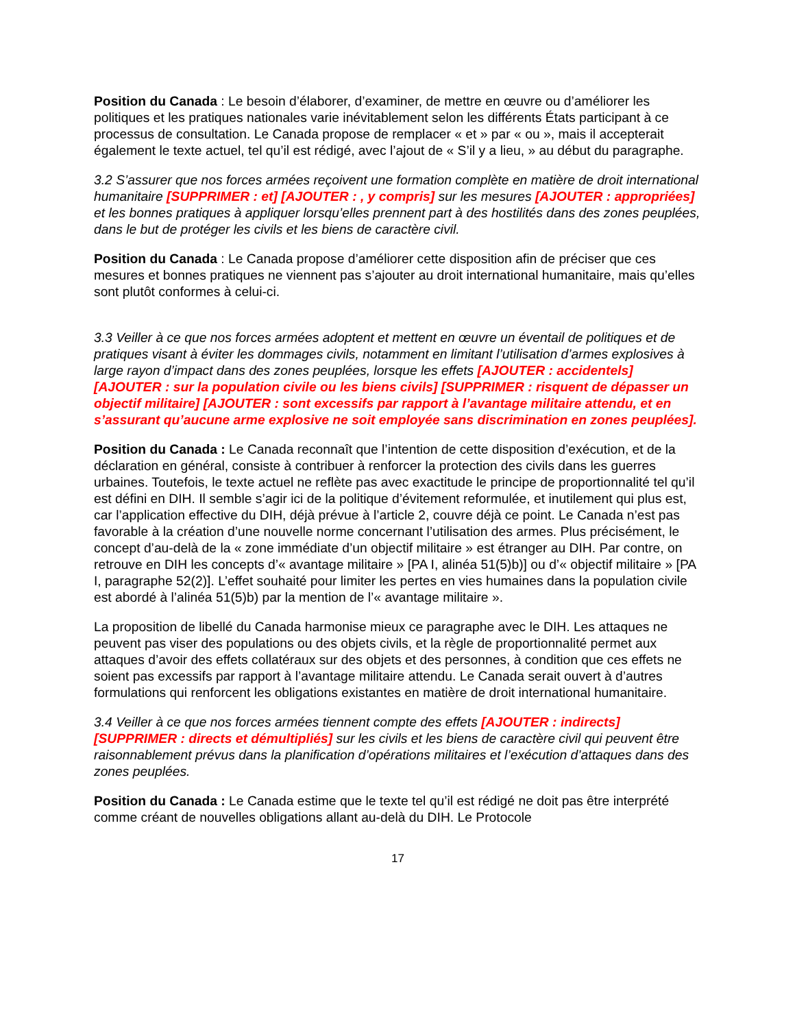Position du Canada : Le besoin d’élaborer, d’examiner, de mettre en œuvre ou d’améliorer les politiques et les pratiques nationales varie inévitablement selon les différents États participant à ce processus de consultation. Le Canada propose de remplacer « et » par « ou », mais il accepterait également le texte actuel, tel qu’il est rédigé, avec l’ajout de « S’il y a lieu, » au début du paragraphe.
3.2 S’assurer que nos forces armées reçoivent une formation complète en matière de droit international humanitaire [SUPPRIMER : et] [AJOUTER : , y compris] sur les mesures [AJOUTER : appropriées] et les bonnes pratiques à appliquer lorsqu’elles prennent part à des hostilités dans des zones peuplées, dans le but de protéger les civils et les biens de caractère civil.
Position du Canada : Le Canada propose d’améliorer cette disposition afin de préciser que ces mesures et bonnes pratiques ne viennent pas s’ajouter au droit international humanitaire, mais qu’elles sont plutôt conformes à celui-ci.
3.3 Veiller à ce que nos forces armées adoptent et mettent en œuvre un éventail de politiques et de pratiques visant à éviter les dommages civils, notamment en limitant l’utilisation d’armes explosives à large rayon d’impact dans des zones peuplées, lorsque les effets [AJOUTER : accidentels] [AJOUTER : sur la population civile ou les biens civils] [SUPPRIMER : risquent de dépasser un objectif militaire] [AJOUTER : sont excessifs par rapport à l’avantage militaire attendu, et en s’assurant qu’aucune arme explosive ne soit employée sans discrimination en zones peuplées].
Position du Canada : Le Canada reconnaît que l’intention de cette disposition d’exécution, et de la déclaration en général, consiste à contribuer à renforcer la protection des civils dans les guerres urbaines. Toutefois, le texte actuel ne reflète pas avec exactitude le principe de proportionnalité tel qu’il est défini en DIH. Il semble s’agir ici de la politique d’évitement reformulée, et inutilement qui plus est, car l’application effective du DIH, déjà prévue à l’article 2, couvre déjà ce point. Le Canada n’est pas favorable à la création d’une nouvelle norme concernant l’utilisation des armes. Plus précisément, le concept d’au-delà de la « zone immédiate d’un objectif militaire » est étranger au DIH. Par contre, on retrouve en DIH les concepts d’« avantage militaire » [PA I, alinéa 51(5)b)] ou d’« objectif militaire » [PA I, paragraphe 52(2)]. L’effet souhaité pour limiter les pertes en vies humaines dans la population civile est abordé à l’alinéa 51(5)b) par la mention de l’« avantage militaire ».
La proposition de libellé du Canada harmonise mieux ce paragraphe avec le DIH. Les attaques ne peuvent pas viser des populations ou des objets civils, et la règle de proportionnalité permet aux attaques d’avoir des effets collatéraux sur des objets et des personnes, à condition que ces effets ne soient pas excessifs par rapport à l’avantage militaire attendu. Le Canada serait ouvert à d’autres formulations qui renforcent les obligations existantes en matière de droit international humanitaire.
3.4 Veiller à ce que nos forces armées tiennent compte des effets [AJOUTER : indirects] [SUPPRIMER : directs et démultipliés] sur les civils et les biens de caractère civil qui peuvent être raisonnablement prévus dans la planification d’opérations militaires et l’exécution d’attaques dans des zones peuplées.
Position du Canada : Le Canada estime que le texte tel qu’il est rédigé ne doit pas être interprété comme créant de nouvelles obligations allant au-delà du DIH. Le Protocole
17